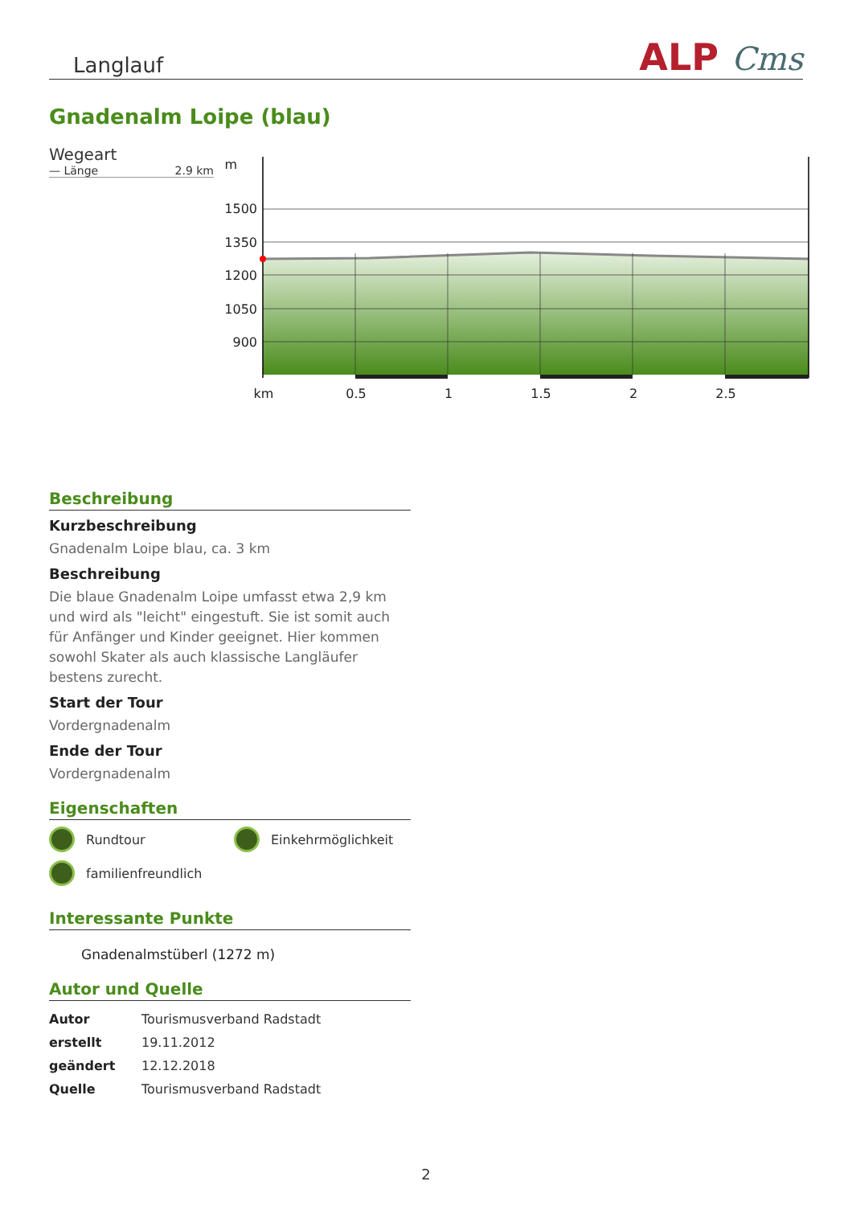Langlauf ALP Cms
Gnadenalm Loipe (blau)
Wegeart
— Länge 2.9 km
m
1500
1350
1200
1050
900
km
0.5
1
1.5
2
2.5
Beschreibung
Kurzbeschreibung
Gnadenalm Loipe blau, ca. 3 km
Beschreibung
Die blaue Gnadenalm Loipe umfasst etwa 2,9 km und wird als "leicht" eingestuft. Sie ist somit auch für Anfänger und Kinder geeignet. Hier kommen sowohl Skater als auch klassische Langläufer bestens zurecht.
Start der Tour
Vordergnadenalm
Ende der Tour
Vordergnadenalm
Eigenschaften
Rundtour
Einkehrmöglichkeit
familienfreundlich
Interessante Punkte
Gnadenalmstüberl (1272 m)
Autor und Quelle
| Autor | Tourismusverband Radstadt |
| erstellt | 19.11.2012 |
| geändert | 12.12.2018 |
| Quelle | Tourismusverband Radstadt |
2